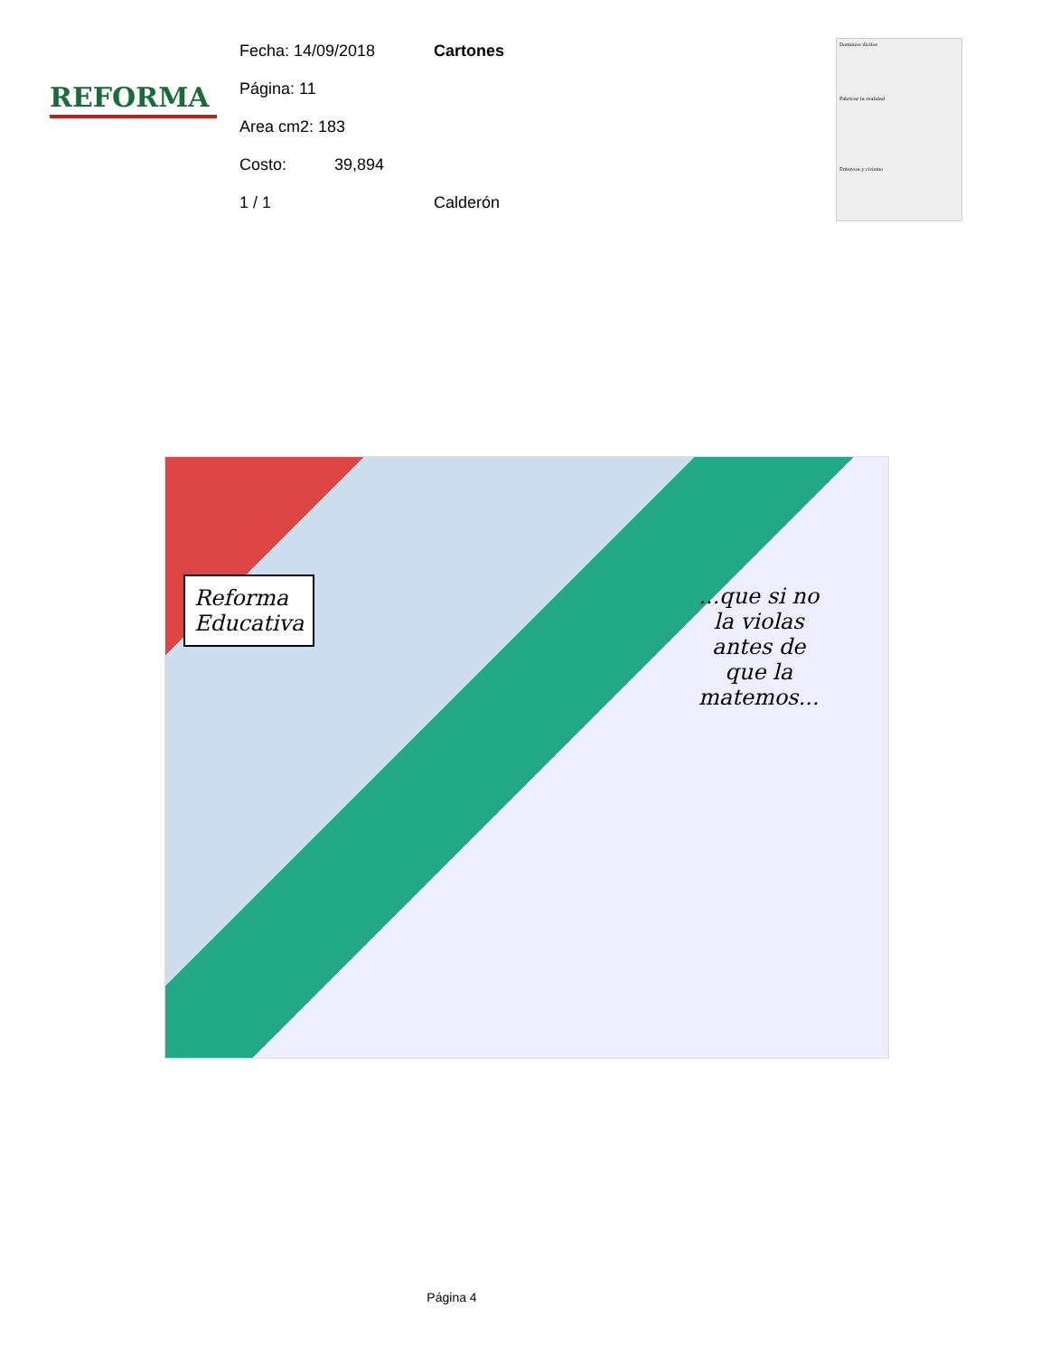REFORMA
Fecha: 14/09/2018 Cartones
Página: 11
Area cm2: 183
Costo: 39,894
1 / 1 Calderón
Dominios ilícitos
Fabricar la realidad
Entereza y civismo
Reforma
Educativa
...que si no
la violas
antes de
que la
matemos...
Página 4